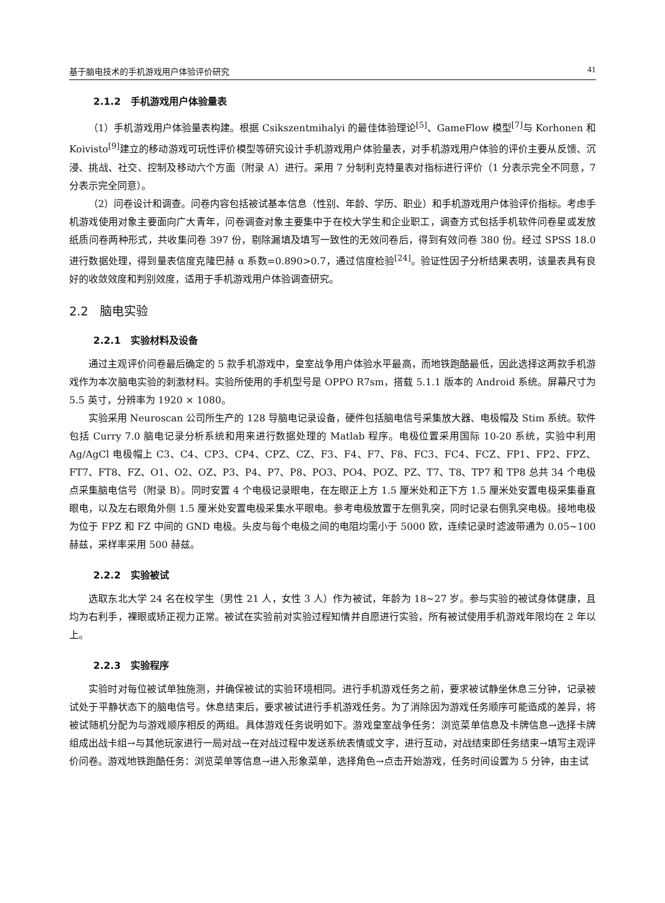基于脑电技术的手机游戏用户体验评价研究 41
2.1.2 手机游戏用户体验量表
（1）手机游戏用户体验量表构建。根据 Csikszentmihalyi 的最佳体验理论<sup>[5]</sup>、GameFlow 模型<sup>[7]</sup>与 Korhonen 和 Koivisto<sup>[9]</sup>建立的移动游戏可玩性评价模型等研究设计手机游戏用户体验量表，对手机游戏用户体验的评价主要从反馈、沉浸、挑战、社交、控制及移动六个方面（附录 A）进行。采用 7 分制利克特量表对指标进行评价（1 分表示完全不同意，7 分表示完全同意）。
（2）问卷设计和调查。问卷内容包括被试基本信息（性别、年龄、学历、职业）和手机游戏用户体验评价指标。考虑手机游戏使用对象主要面向广大青年，问卷调查对象主要集中于在校大学生和企业职工，调查方式包括手机软件问卷星或发放纸质问卷两种形式，共收集问卷 397 份，剔除漏填及填写一致性的无效问卷后，得到有效问卷 380 份。经过 SPSS 18.0 进行数据处理，得到量表信度克隆巴赫 α 系数=0.890>0.7，通过信度检验<sup>[24]</sup>。验证性因子分析结果表明，该量表具有良好的收敛效度和判别效度，适用于手机游戏用户体验调查研究。
2.2 脑电实验
2.2.1 实验材料及设备
通过主观评价问卷最后确定的 5 款手机游戏中，皇室战争用户体验水平最高，而地铁跑酷最低，因此选择这两款手机游戏作为本次脑电实验的刺激材料。实验所使用的手机型号是 OPPO R7sm，搭载 5.1.1 版本的 Android 系统。屏幕尺寸为 5.5 英寸，分辨率为 1920 × 1080。
实验采用 Neuroscan 公司所生产的 128 导脑电记录设备，硬件包括脑电信号采集放大器、电极帽及 Stim 系统。软件包括 Curry 7.0 脑电记录分析系统和用来进行数据处理的 Matlab 程序。电极位置采用国际 10-20 系统，实验中利用 Ag/AgCl 电极帽上 C3、C4、CP3、CP4、CPZ、CZ、F3、F4、F7、F8、FC3、FC4、FCZ、FP1、FP2、FPZ、FT7、FT8、FZ、O1、O2、OZ、P3、P4、P7、P8、PO3、PO4、POZ、PZ、T7、T8、TP7 和 TP8 总共 34 个电极点采集脑电信号（附录 B）。同时安置 4 个电极记录眼电，在左眼正上方 1.5 厘米处和正下方 1.5 厘米处安置电极采集垂直眼电，以及左右眼角外侧 1.5 厘米处安置电极采集水平眼电。参考电极放置于左侧乳突，同时记录右侧乳突电极。接地电极为位于 FPZ 和 FZ 中间的 GND 电极。头皮与每个电极之间的电阻均需小于 5000 欧，连续记录时滤波带通为 0.05~100 赫兹，采样率采用 500 赫兹。
2.2.2 实验被试
选取东北大学 24 名在校学生（男性 21 人，女性 3 人）作为被试，年龄为 18~27 岁。参与实验的被试身体健康，且均为右利手，裸眼或矫正视力正常。被试在实验前对实验过程知情并自愿进行实验，所有被试使用手机游戏年限均在 2 年以上。
2.2.3 实验程序
实验时对每位被试单独施测，并确保被试的实验环境相同。进行手机游戏任务之前，要求被试静坐休息三分钟，记录被试处于平静状态下的脑电信号。休息结束后，要求被试进行手机游戏任务。为了消除因为游戏任务顺序可能造成的差异，将被试随机分配为与游戏顺序相反的两组。具体游戏任务说明如下。游戏皇室战争任务：浏览菜单信息及卡牌信息→选择卡牌组成出战卡组→与其他玩家进行一局对战→在对战过程中发送系统表情或文字，进行互动，对战结束即任务结束→填写主观评价问卷。游戏地铁跑酷任务：浏览菜单等信息→进入形象菜单，选择角色→点击开始游戏，任务时间设置为 5 分钟，由主试